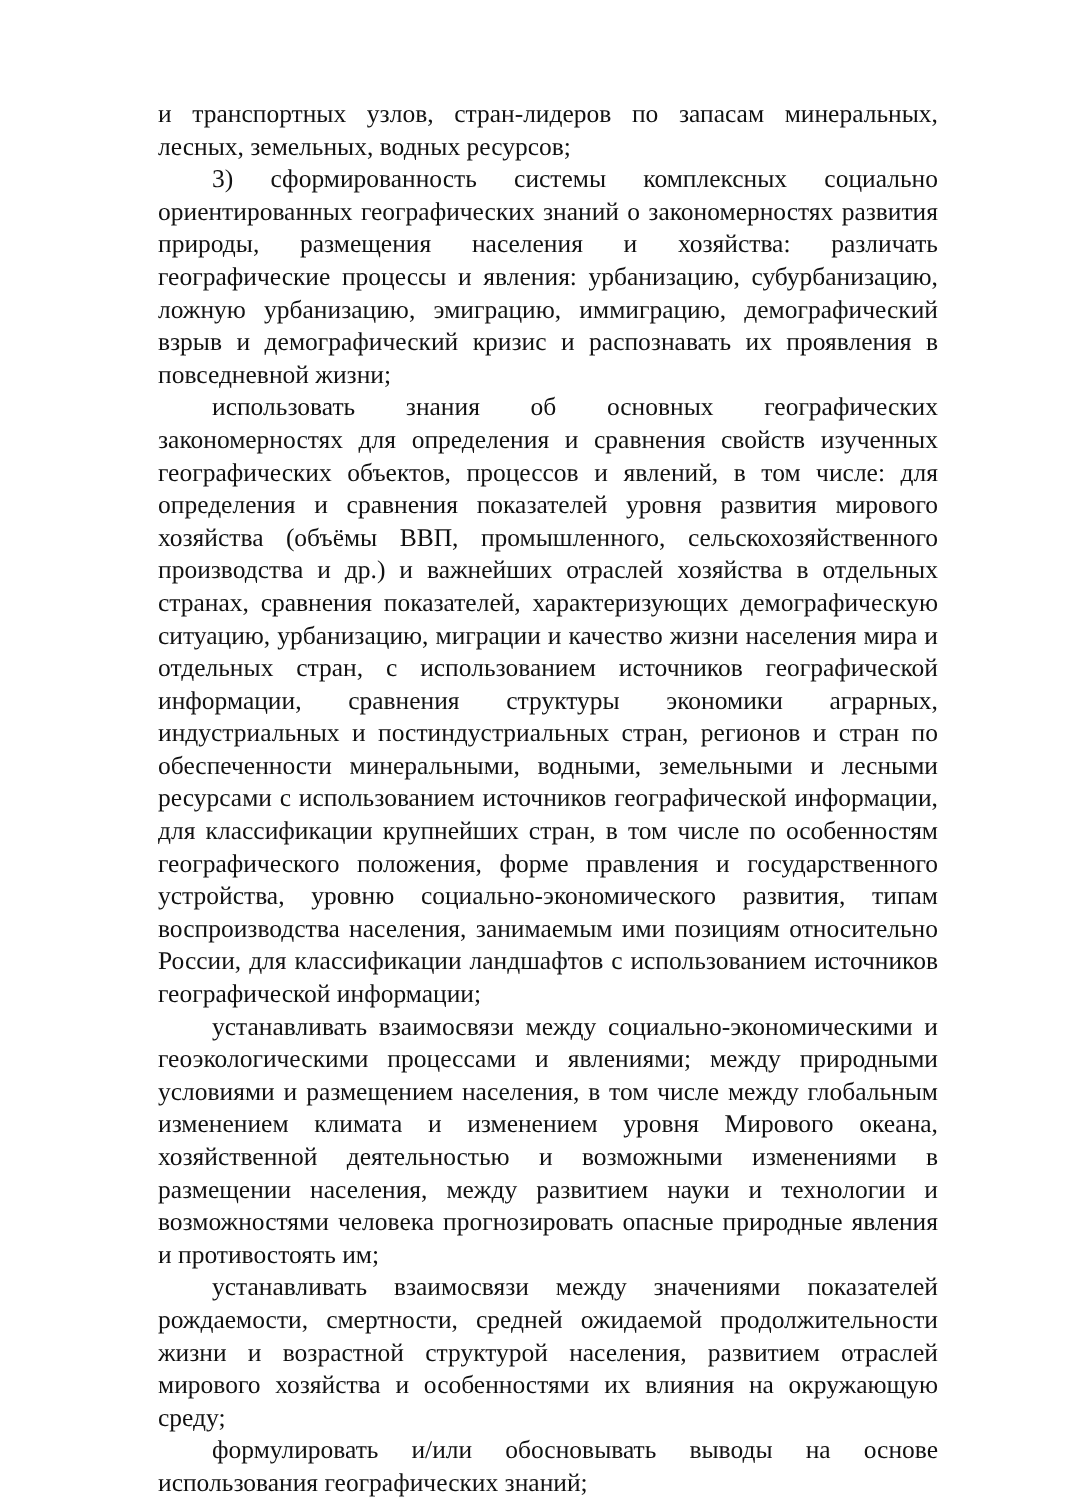и транспортных узлов, стран-лидеров по запасам минеральных, лесных, земельных, водных ресурсов;
3) сформированность системы комплексных социально ориентированных географических знаний о закономерностях развития природы, размещения населения и хозяйства: различать географические процессы и явления: урбанизацию, субурбанизацию, ложную урбанизацию, эмиграцию, иммиграцию, демографический взрыв и демографический кризис и распознавать их проявления в повседневной жизни;
использовать знания об основных географических закономерностях для определения и сравнения свойств изученных географических объектов, процессов и явлений, в том числе: для определения и сравнения показателей уровня развития мирового хозяйства (объёмы ВВП, промышленного, сельскохозяйственного производства и др.) и важнейших отраслей хозяйства в отдельных странах, сравнения показателей, характеризующих демографическую ситуацию, урбанизацию, миграции и качество жизни населения мира и отдельных стран, с использованием источников географической информации, сравнения структуры экономики аграрных, индустриальных и постиндустриальных стран, регионов и стран по обеспеченности минеральными, водными, земельными и лесными ресурсами с использованием источников географической информации, для классификации крупнейших стран, в том числе по особенностям географического положения, форме правления и государственного устройства, уровню социально-экономического развития, типам воспроизводства населения, занимаемым ими позициям относительно России, для классификации ландшафтов с использованием источников географической информации;
устанавливать взаимосвязи между социально-экономическими и геоэкологическими процессами и явлениями; между природными условиями и размещением населения, в том числе между глобальным изменением климата и изменением уровня Мирового океана, хозяйственной деятельностью и возможными изменениями в размещении населения, между развитием науки и технологии и возможностями человека прогнозировать опасные природные явления и противостоять им;
устанавливать взаимосвязи между значениями показателей рождаемости, смертности, средней ожидаемой продолжительности жизни и возрастной структурой населения, развитием отраслей мирового хозяйства и особенностями их влияния на окружающую среду;
формулировать и/или обосновывать выводы на основе использования географических знаний;